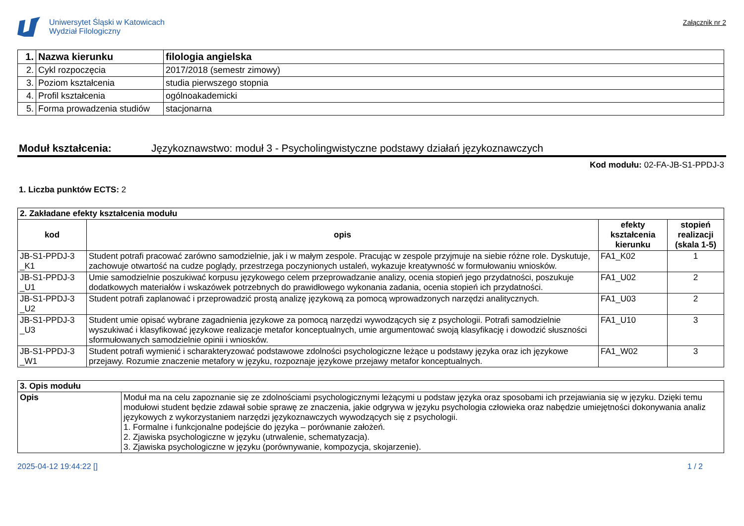Uniwersytet Śląski w Katowicach
Wydział Filologiczny
Załącznik nr 2
| 1. | Nazwa kierunku | filologia angielska |
| 2. | Cykl rozpoczęcia | 2017/2018 (semestr zimowy) |
| 3. | Poziom kształcenia | studia pierwszego stopnia |
| 4. | Profil kształcenia | ogólnoakademicki |
| 5. | Forma prowadzenia studiów | stacjonarna |
Moduł kształcenia: Językoznawstwo: moduł 3 - Psycholingwistyczne podstawy działań językoznawczych
Kod modułu: 02-FA-JB-S1-PPDJ-3
1. Liczba punktów ECTS: 2
| 2. Zakładane efekty kształcenia modułu | | | |
| --- | --- | --- | --- |
| kod | opis | efekty kształcenia kierunku | stopień realizacji (skala 1-5) |
| JB-S1-PPDJ-3 _K1 | Student potrafi pracować zarówno samodzielnie, jak i w małym zespole. Pracując w zespole przyjmuje na siebie różne role. Dyskutuje, zachowuje otwartość na cudze poglądy, przestrzega poczynionych ustaleń, wykazuje kreatywność w formułowaniu wniosków. | FA1_K02 | 1 |
| JB-S1-PPDJ-3 _U1 | Umie samodzielnie poszukiwać korpusu językowego celem przeprowadzanie analizy, ocenia stopień jego przydatności, poszukuje dodatkowych materiałów i wskazówek potrzebnych do prawidłowego wykonania zadania, ocenia stopień ich przydatności. | FA1_U02 | 2 |
| JB-S1-PPDJ-3 _U2 | Student potrafi zaplanować i przeprowadzić prostą analizę językową za pomocą wprowadzonych narzędzi analitycznych. | FA1_U03 | 2 |
| JB-S1-PPDJ-3 _U3 | Student umie opisać wybrane zagadnienia językowe za pomocą narzędzi wywodzących się z psychologii. Potrafi samodzielnie wyszukiwać i klasyfikować językowe realizacje metafor konceptualnych, umie argumentować swoją klasyfikację i dowodzić słuszności sformułowanych samodzielnie opinii i wniosków. | FA1_U10 | 3 |
| JB-S1-PPDJ-3 _W1 | Student potrafi wymienić i scharakteryzować podstawowe zdolności psychologiczne leżące u podstawy języka oraz ich językowe przejawy. Rozumie znaczenie metafory w języku, rozpoznaje językowe przejawy metafor konceptualnych. | FA1_W02 | 3 |
| 3. Opis modułu | |
| --- | --- |
| Opis | Moduł ma na celu zapoznanie się ze zdolnościami psychologicznymi leżącymi u podstaw języka oraz sposobami ich przejawiania się w języku. Dzięki temu modułowi student będzie zdawał sobie sprawę ze znaczenia, jakie odgrywa w języku psychologia człowieka oraz nabędzie umiejętności dokonywania analiz językowych z wykorzystaniem narzędzi językoznawczych wywodzących się z psychologii. 1. Formalne i funkcjonalne podejście do języka – porównanie założeń. 2. Zjawiska psychologiczne w języku (utrwalenie, schematyzacja). 3. Zjawiska psychologiczne w języku (porównywanie, kompozycja, skojarzenie). |
2025-04-12 19:44:22 [] 1 / 2